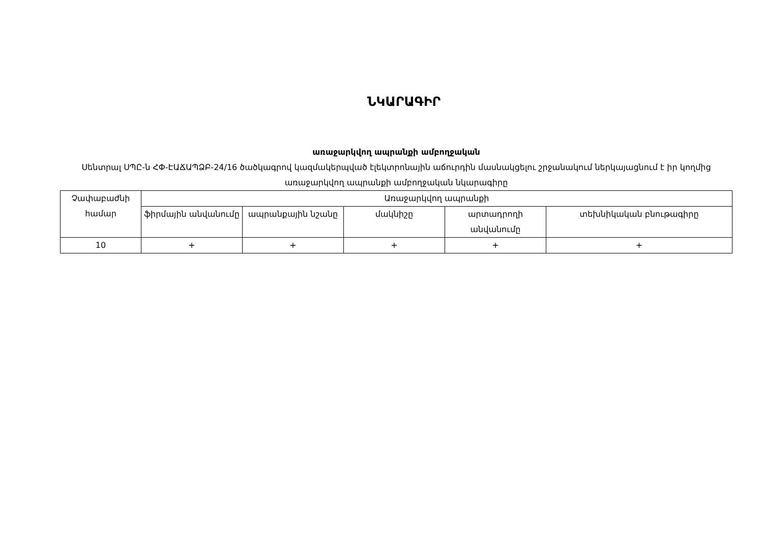ՆԿԱՐԱԳԻՐ
առաջարկվող ապրանքի ամբողջական
Սենտրալ ՍՊԸ-ն ՀՓ-ԷԱՃԱՊՁԲ-24/16 ծածկագրով կազմակերպված էլեկտրոնային աճուրդին մասնակցելու շրջանակում ներկայացնում է իր կողմից առաջարկվող ապրանքի ամբողջական նկարագիրը
| Չափաբաժնի համար | Առաջարկվող ապրանքի | | | | |
| --- | --- | --- | --- | --- | --- |
| | ֆիրմային անվանումը | ապրանքային նշանը | մակնիշը | արտադրողի անվանումը | տեխնիկական բնութագիրը |
| 10 | + | + | + | + | + |